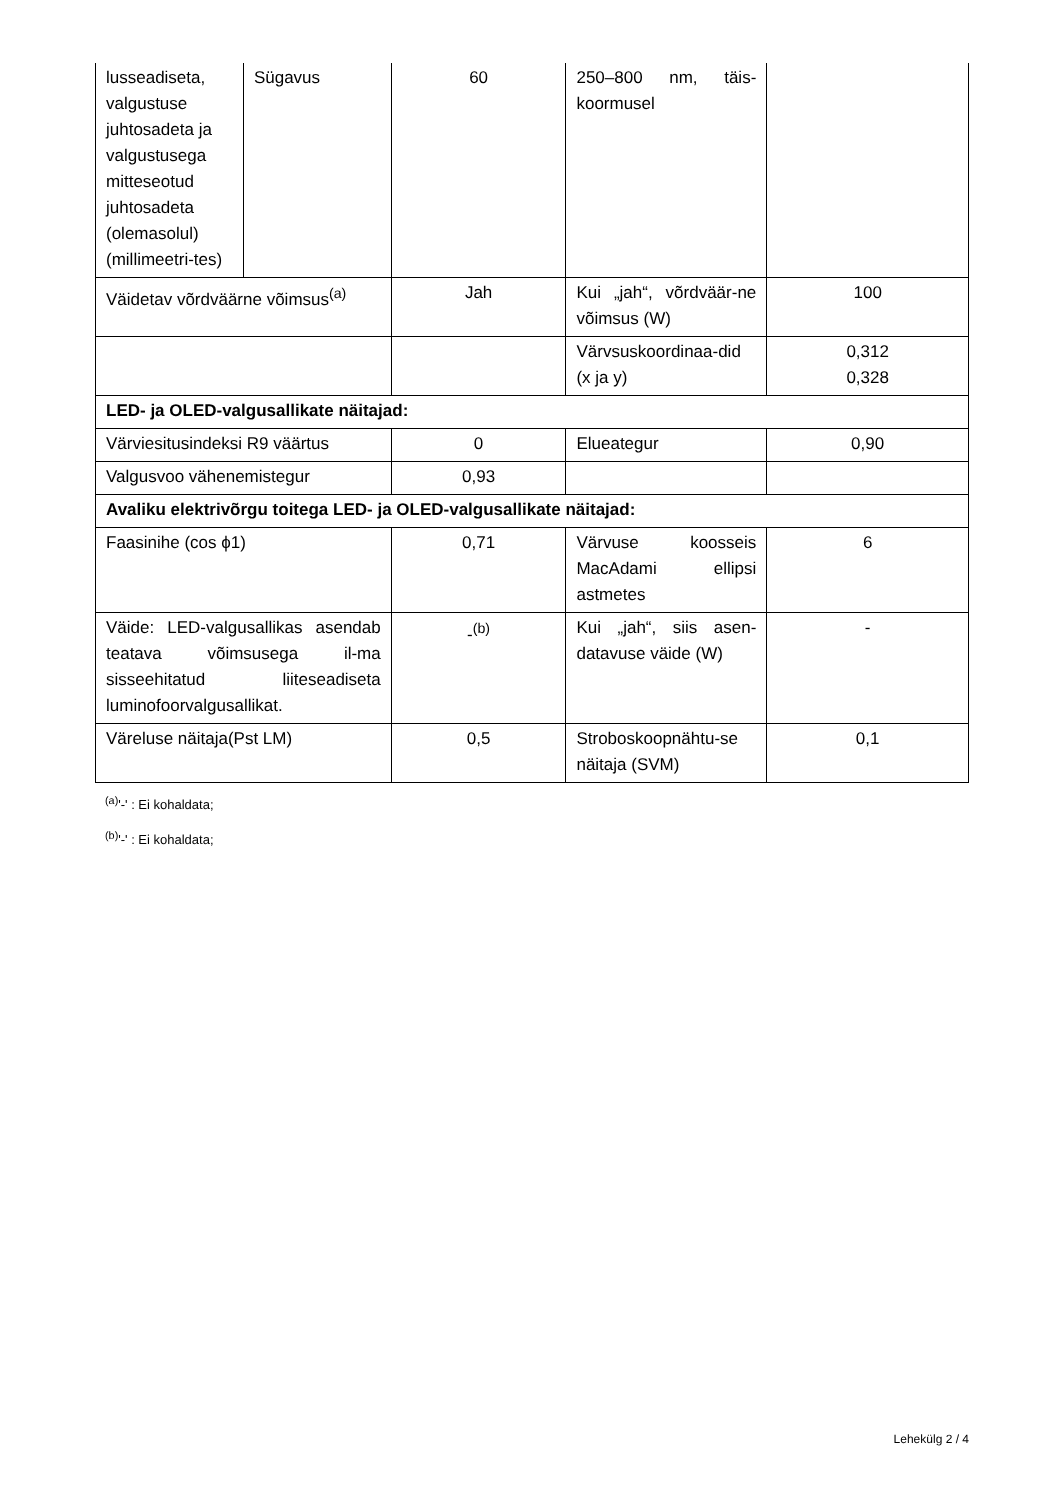| lusseadiseta, valgustuse juhtosadeta ja valgustusega mitteseotud juhtosadeta (olemasolul) (millimeetri-tes) | Sügavus | 60 | 250–800 nm, täis-koormusel | |
| Väidetav võrdväärne võimsus<sup>(a)</sup> | | Jah | Kui „jah“, võrdväär-ne võimsus (W) | 100 |
| | | | Värvsuskoordinaa-did (x ja y) | 0,312 0,328 |
| LED- ja OLED-valgusallikate näitajad: | | | | |
| Värviesitusindeksi R9 väärtus | | 0 | Elueategur | 0,90 |
| Valgusvoo vähenemistegur | | 0,93 | | |
| Avaliku elektrivõrgu toitega LED- ja OLED-valgusallikate näitajad: | | | | |
| Faasinihe (cos ϕ1) | | 0,71 | Värvuse koosseis MacAdami ellipsi astmetes | 6 |
| Väide: LED-valgusallikas asendab teatava võimsusega il-ma sisseehitatud liiteseadiseta luminofoorvalgusallikat. | | -<sup>(b)</sup> | Kui „jah“, siis asen-datavuse väide (W) | - |
| Väreluse näitaja(Pst LM) | | 0,5 | Stroboskoopnähtu-se näitaja (SVM) | 0,1 |
<sup>(a)</sup> '-' : Ei kohaldata;
<sup>(b)</sup> '-' : Ei kohaldata;
Lehekülg 2 / 4